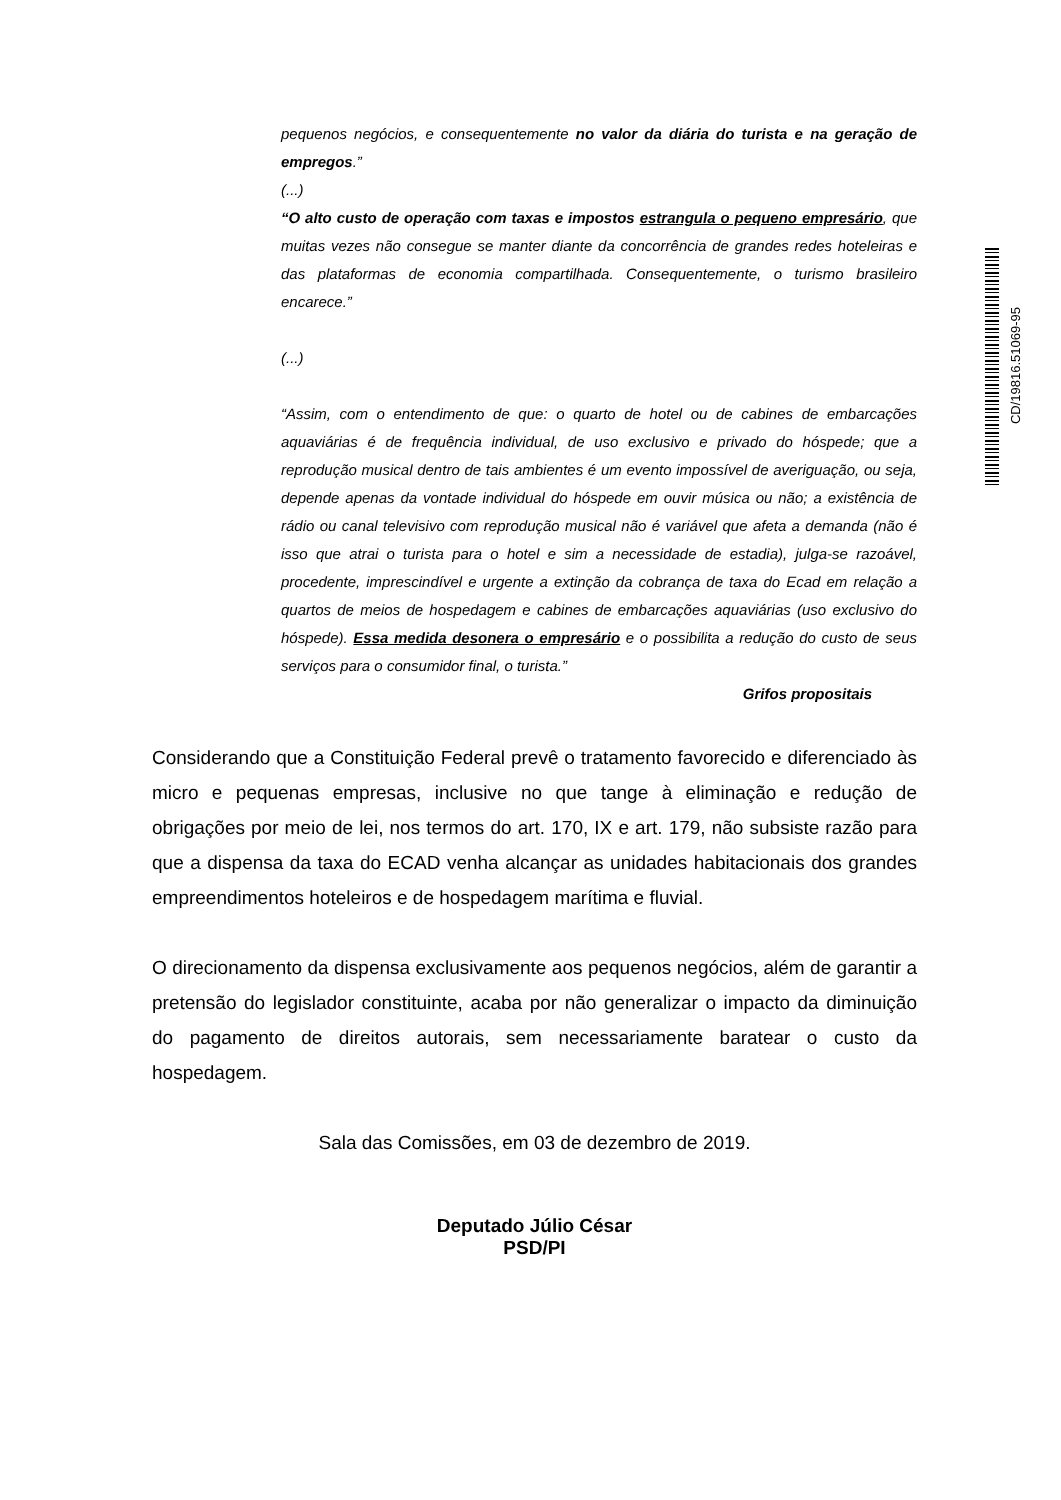pequenos negócios, e consequentemente no valor da diária do turista e na geração de empregos.”
(...)
“O alto custo de operação com taxas e impostos estrangula o pequeno empresário, que muitas vezes não consegue se manter diante da concorrência de grandes redes hoteleiras e das plataformas de economia compartilhada. Consequentemente, o turismo brasileiro encarece.”
(...)
“Assim, com o entendimento de que: o quarto de hotel ou de cabines de embarcações aquaviárias é de frequência individual, de uso exclusivo e privado do hóspede; que a reprodução musical dentro de tais ambientes é um evento impossível de averiguação, ou seja, depende apenas da vontade individual do hóspede em ouvir música ou não; a existência de rádio ou canal televisivo com reprodução musical não é variável que afeta a demanda (não é isso que atrai o turista para o hotel e sim a necessidade de estadia), julga-se razoável, procedente, imprescindível e urgente a extinção da cobrança de taxa do Ecad em relação a quartos de meios de hospedagem e cabines de embarcações aquaviárias (uso exclusivo do hóspede). Essa medida desonera o empresário e o possibilita a redução do custo de seus serviços para o consumidor final, o turista.”
Grifos propositais
Considerando que a Constituição Federal prevê o tratamento favorecido e diferenciado às micro e pequenas empresas, inclusive no que tange à eliminação e redução de obrigações por meio de lei, nos termos do art. 170, IX e art. 179, não subsiste razão para que a dispensa da taxa do ECAD venha alcançar as unidades habitacionais dos grandes empreendimentos hoteleiros e de hospedagem marítima e fluvial.
O direcionamento da dispensa exclusivamente aos pequenos negócios, além de garantir a pretensão do legislador constituinte, acaba por não generalizar o impacto da diminuição do pagamento de direitos autorais, sem necessariamente baratear o custo da hospedagem.
Sala das Comissões, em 03 de dezembro de 2019.
Deputado Júlio César
PSD/PI
CD/19816.51069-95